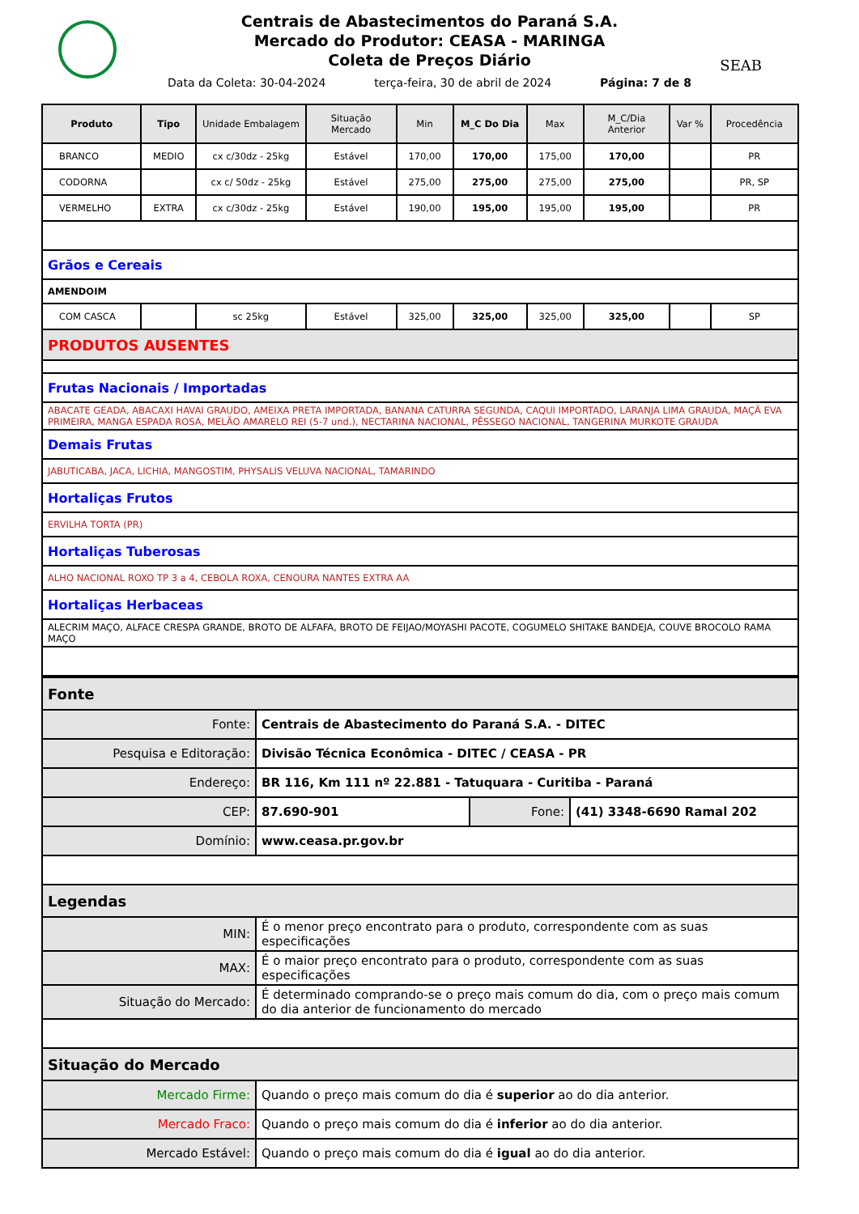SEAB
Centrais de Abastecimentos do Paraná S.A.
Mercado do Produtor: CEASA - MARINGA
Coleta de Preços Diário
Data da Coleta: 30-04-2024 terça-feira, 30 de abril de 2024 Página: 7 de 8
| Produto | Tipo | Unidade Embalagem | Situação Mercado | Min | M_C Do Dia | Max | M_C/Dia Anterior | Var % | Procedência |
| --- | --- | --- | --- | --- | --- | --- | --- | --- | --- |
| BRANCO | MEDIO | cx c/30dz - 25kg | Estável | 170,00 | 170,00 | 175,00 | 170,00 | | PR |
| CODORNA | | cx c/ 50dz - 25kg | Estável | 275,00 | 275,00 | 275,00 | 275,00 | | PR, SP |
| VERMELHO | EXTRA | cx c/30dz - 25kg | Estável | 190,00 | 195,00 | 195,00 | 195,00 | | PR |
| Grãos e Cereais | | | | | | | | | |
| AMENDOIM | | | | | | | | | |
| COM CASCA | | sc 25kg | Estável | 325,00 | 325,00 | 325,00 | 325,00 | | SP |
| PRODUTOS AUSENTES | | | | | | | | | |
| Frutas Nacionais / Importadas | | | | | | | | | |
| ABACATE GEADA, ABACAXI HAVAI GRAUDO, AMEIXA PRETA IMPORTADA, BANANA CATURRA SEGUNDA, CAQUI IMPORTADO, LARANJA LIMA GRAUDA, MAÇÃ EVA PRIMEIRA, MANGA ESPADA ROSA, MELÃO AMARELO REI (5-7 und.), NECTARINA NACIONAL, PÊSSEGO NACIONAL, TANGERINA MURKOTE GRAUDA | | | | | | | | | |
| Demais Frutas | | | | | | | | | |
| JABUTICABA, JACA, LICHIA, MANGOSTIM, PHYSALIS VELUVA NACIONAL, TAMARINDO | | | | | | | | | |
| Hortaliças Frutos | | | | | | | | | |
| ERVILHA TORTA (PR) | | | | | | | | | |
| Hortaliças Tuberosas | | | | | | | | | |
| ALHO NACIONAL ROXO TP 3 a 4, CEBOLA ROXA, CENOURA NANTES EXTRA AA | | | | | | | | | |
| Hortaliças Herbaceas | | | | | | | | | |
| ALECRIM MAÇO, ALFACE CRESPA GRANDE, BROTO DE ALFAFA, BROTO DE FEIJAO/MOYASHI PACOTE, COGUMELO SHITAKE BANDEJA, COUVE BROCOLO RAMA MAÇO | | | | | | | | | |
| Fonte | | | |
| Fonte: | Centrais de Abastecimento do Paraná S.A. - DITEC | | |
| Pesquisa e Editoração: | Divisão Técnica Econômica - DITEC / CEASA - PR | | |
| Endereço: | BR 116, Km 111 nº 22.881 - Tatuquara - Curitiba - Paraná | | |
| CEP: | 87.690-901 | Fone: | (41) 3348-6690 Ramal 202 |
| Domínio: | www.ceasa.pr.gov.br | | |
| Legendas | | | |
| MIN: | É o menor preço encontrato para o produto, correspondente com as suas especificações | | |
| MAX: | É o maior preço encontrato para o produto, correspondente com as suas especificações | | |
| Situação do Mercado: | É determinado comprando-se o preço mais comum do dia, com o preço mais comum do dia anterior de funcionamento do mercado | | |
| Situação do Mercado | | | |
| Mercado Firme: | Quando o preço mais comum do dia é superior ao do dia anterior. | | |
| Mercado Fraco: | Quando o preço mais comum do dia é inferior ao do dia anterior. | | |
| Mercado Estável: | Quando o preço mais comum do dia é igual ao do dia anterior. | | |